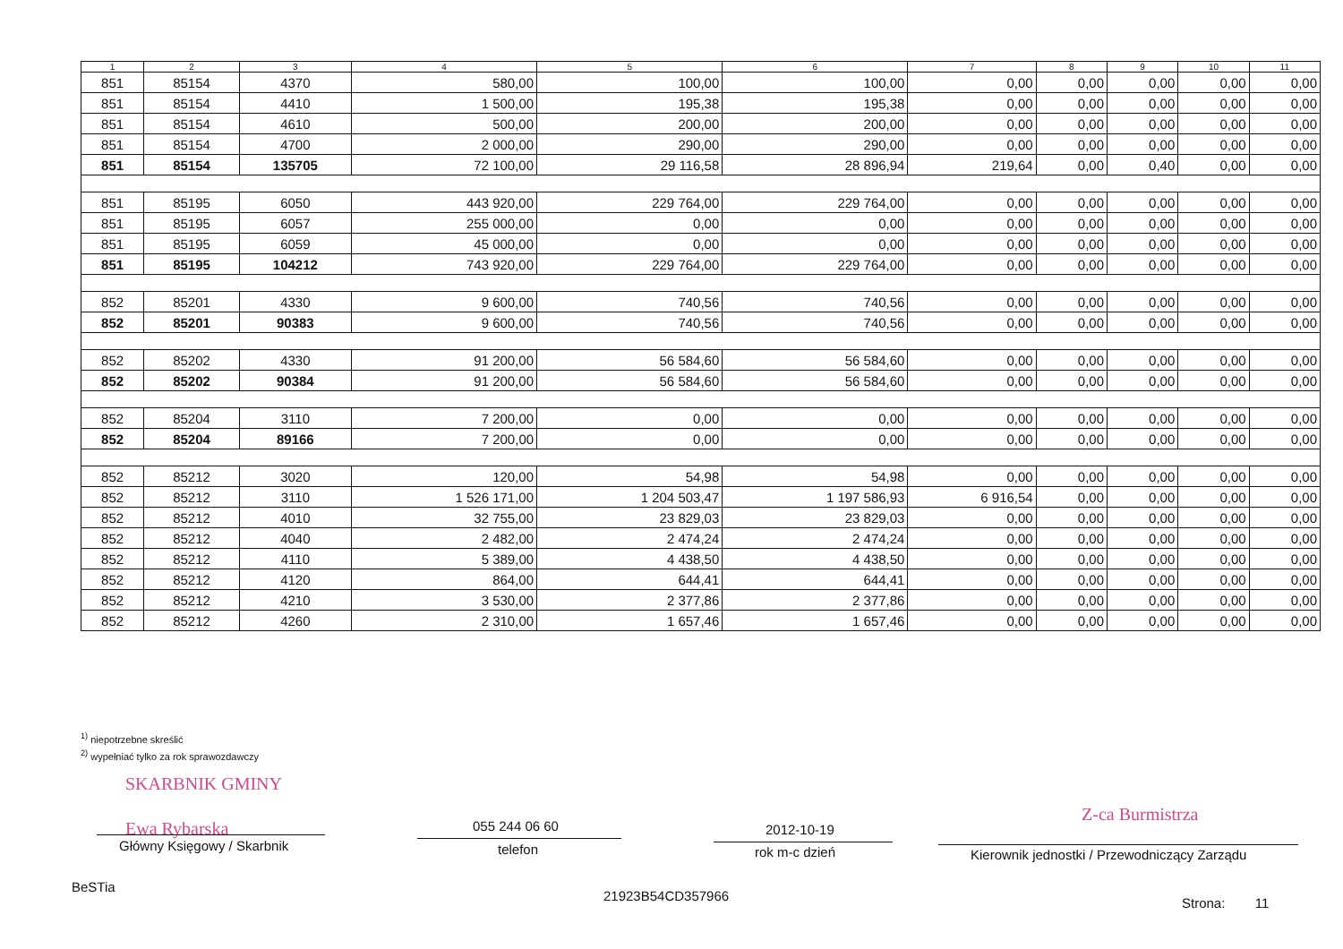| 1 | 2 | 3 | 4 | 5 | 6 | 7 | 8 | 9 | 10 | 11 |
| --- | --- | --- | --- | --- | --- | --- | --- | --- | --- | --- |
| 851 | 85154 | 4370 | 580,00 | 100,00 | 100,00 | 0,00 | 0,00 | 0,00 | 0,00 | 0,00 |
| 851 | 85154 | 4410 | 1 500,00 | 195,38 | 195,38 | 0,00 | 0,00 | 0,00 | 0,00 | 0,00 |
| 851 | 85154 | 4610 | 500,00 | 200,00 | 200,00 | 0,00 | 0,00 | 0,00 | 0,00 | 0,00 |
| 851 | 85154 | 4700 | 2 000,00 | 290,00 | 290,00 | 0,00 | 0,00 | 0,00 | 0,00 | 0,00 |
| 851 | 85154 | 135705 | 72 100,00 | 29 116,58 | 28 896,94 | 219,64 | 0,00 | 0,40 | 0,00 | 0,00 |
| 851 | 85195 | 6050 | 443 920,00 | 229 764,00 | 229 764,00 | 0,00 | 0,00 | 0,00 | 0,00 | 0,00 |
| 851 | 85195 | 6057 | 255 000,00 | 0,00 | 0,00 | 0,00 | 0,00 | 0,00 | 0,00 | 0,00 |
| 851 | 85195 | 6059 | 45 000,00 | 0,00 | 0,00 | 0,00 | 0,00 | 0,00 | 0,00 | 0,00 |
| 851 | 85195 | 104212 | 743 920,00 | 229 764,00 | 229 764,00 | 0,00 | 0,00 | 0,00 | 0,00 | 0,00 |
| 852 | 85201 | 4330 | 9 600,00 | 740,56 | 740,56 | 0,00 | 0,00 | 0,00 | 0,00 | 0,00 |
| 852 | 85201 | 90383 | 9 600,00 | 740,56 | 740,56 | 0,00 | 0,00 | 0,00 | 0,00 | 0,00 |
| 852 | 85202 | 4330 | 91 200,00 | 56 584,60 | 56 584,60 | 0,00 | 0,00 | 0,00 | 0,00 | 0,00 |
| 852 | 85202 | 90384 | 91 200,00 | 56 584,60 | 56 584,60 | 0,00 | 0,00 | 0,00 | 0,00 | 0,00 |
| 852 | 85204 | 3110 | 7 200,00 | 0,00 | 0,00 | 0,00 | 0,00 | 0,00 | 0,00 | 0,00 |
| 852 | 85204 | 89166 | 7 200,00 | 0,00 | 0,00 | 0,00 | 0,00 | 0,00 | 0,00 | 0,00 |
| 852 | 85212 | 3020 | 120,00 | 54,98 | 54,98 | 0,00 | 0,00 | 0,00 | 0,00 | 0,00 |
| 852 | 85212 | 3110 | 1 526 171,00 | 1 204 503,47 | 1 197 586,93 | 6 916,54 | 0,00 | 0,00 | 0,00 | 0,00 |
| 852 | 85212 | 4010 | 32 755,00 | 23 829,03 | 23 829,03 | 0,00 | 0,00 | 0,00 | 0,00 | 0,00 |
| 852 | 85212 | 4040 | 2 482,00 | 2 474,24 | 2 474,24 | 0,00 | 0,00 | 0,00 | 0,00 | 0,00 |
| 852 | 85212 | 4110 | 5 389,00 | 4 438,50 | 4 438,50 | 0,00 | 0,00 | 0,00 | 0,00 | 0,00 |
| 852 | 85212 | 4120 | 864,00 | 644,41 | 644,41 | 0,00 | 0,00 | 0,00 | 0,00 | 0,00 |
| 852 | 85212 | 4210 | 3 530,00 | 2 377,86 | 2 377,86 | 0,00 | 0,00 | 0,00 | 0,00 | 0,00 |
| 852 | 85212 | 4260 | 2 310,00 | 1 657,46 | 1 657,46 | 0,00 | 0,00 | 0,00 | 0,00 | 0,00 |
<sup>1)</sup> niepotrzebne skreślić
<sup>2)</sup> wypełniać tylko za rok sprawozdawczy
SKARBNIK GMINY
Ewa Rybarska
Główny Księgowy / Skarbnik
055 244 06 60
telefon
2012-10-19
rok m-c dzień
Z-ca Burmistrza
Kierownik jednostki / Przewodniczący Zarządu
BeSTia
21923B54CD357966 Strona: 11